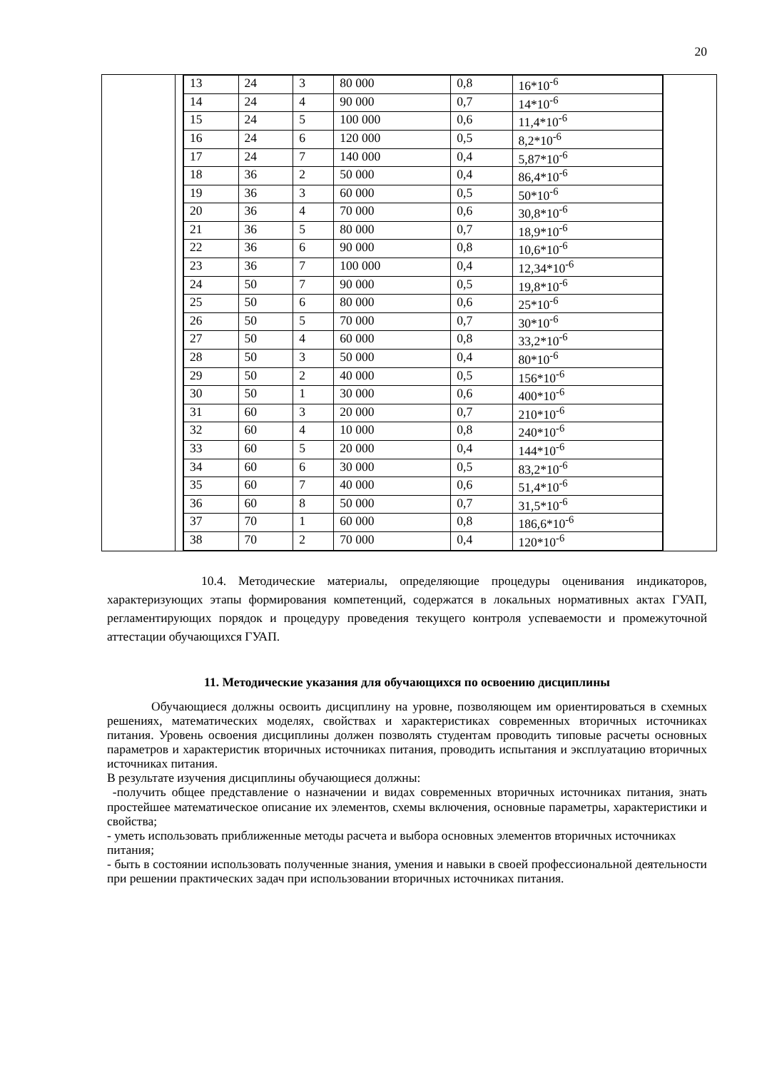20
| | | / 13 / 24 / 3 / 80 000 / 0,8 / 16*10<sup>-6</sup> / / 14 / 24 / 4 / 90 000 / 0,7 / 14*10<sup>-6</sup> / / 15 / 24 / 5 / 100 000 / 0,6 / 11,4*10<sup>-6</sup> / / 16 / 24 / 6 / 120 000 / 0,5 / 8,2*10<sup>-6</sup> / / 17 / 24 / 7 / 140 000 / 0,4 / 5,87*10<sup>-6</sup> / / 18 / 36 / 2 / 50 000 / 0,4 / 86,4*10<sup>-6</sup> / / 19 / 36 / 3 / 60 000 / 0,5 / 50*10<sup>-6</sup> / / 20 / 36 / 4 / 70 000 / 0,6 / 30,8*10<sup>-6</sup> / / 21 / 36 / 5 / 80 000 / 0,7 / 18,9*10<sup>-6</sup> / / 22 / 36 / 6 / 90 000 / 0,8 / 10,6*10<sup>-6</sup> / / 23 / 36 / 7 / 100 000 / 0,4 / 12,34*10<sup>-6</sup> / / 24 / 50 / 7 / 90 000 / 0,5 / 19,8*10<sup>-6</sup> / / 25 / 50 / 6 / 80 000 / 0,6 / 25*10<sup>-6</sup> / / 26 / 50 / 5 / 70 000 / 0,7 / 30*10<sup>-6</sup> / / 27 / 50 / 4 / 60 000 / 0,8 / 33,2*10<sup>-6</sup> / / 28 / 50 / 3 / 50 000 / 0,4 / 80*10<sup>-6</sup> / / 29 / 50 / 2 / 40 000 / 0,5 / 156*10<sup>-6</sup> / / 30 / 50 / 1 / 30 000 / 0,6 / 400*10<sup>-6</sup> / / 31 / 60 / 3 / 20 000 / 0,7 / 210*10<sup>-6</sup> / / 32 / 60 / 4 / 10 000 / 0,8 / 240*10<sup>-6</sup> / / 33 / 60 / 5 / 20 000 / 0,4 / 144*10<sup>-6</sup> / / 34 / 60 / 6 / 30 000 / 0,5 / 83,2*10<sup>-6</sup> / / 35 / 60 / 7 / 40 000 / 0,6 / 51,4*10<sup>-6</sup> / / 36 / 60 / 8 / 50 000 / 0,7 / 31,5*10<sup>-6</sup> / / 37 / 70 / 1 / 60 000 / 0,8 / 186,6*10<sup>-6</sup> / / 38 / 70 / 2 / 70 000 / 0,4 / 120*10<sup>-6</sup> / | |
10.4. Методические материалы, определяющие процедуры оценивания индикаторов, характеризующих этапы формирования компетенций, содержатся в локальных нормативных актах ГУАП, регламентирующих порядок и процедуру проведения текущего контроля успеваемости и промежуточной аттестации обучающихся ГУАП.
11. Методические указания для обучающихся по освоению дисциплины
Обучающиеся должны освоить дисциплину на уровне, позволяющем им ориентироваться в схемных решениях, математических моделях, свойствах и характеристиках современных вторичных источниках питания. Уровень освоения дисциплины должен позволять студентам проводить типовые расчеты основных параметров и характеристик вторичных источниках питания, проводить испытания и эксплуатацию вторичных источниках питания.
В результате изучения дисциплины обучающиеся должны:
-получить общее представление о назначении и видах современных вторичных источниках питания, знать простейшее математическое описание их элементов, схемы включения, основные параметры, характеристики и свойства;
- уметь использовать приближенные методы расчета и выбора основных элементов вторичных источниках питания;
- быть в состоянии использовать полученные знания, умения и навыки в своей профессиональной деятельности при решении практических задач при использовании вторичных источниках питания.